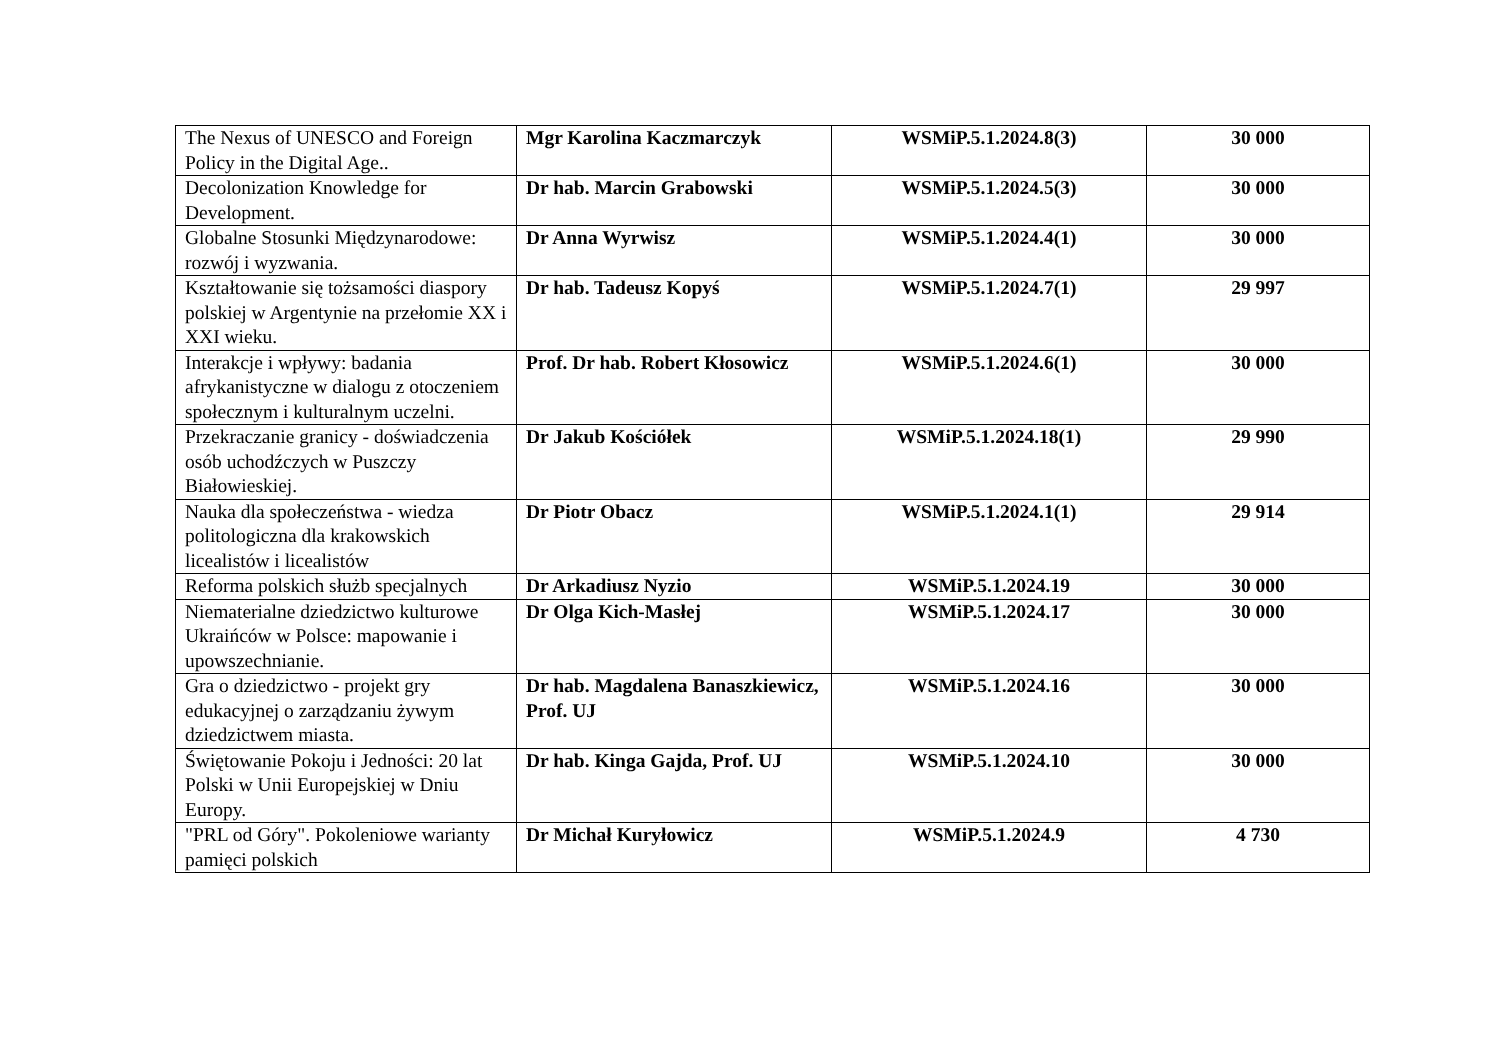| The Nexus of UNESCO and Foreign Policy in the Digital Age.. | Mgr Karolina Kaczmarczyk | WSMiP.5.1.2024.8(3) | 30 000 |
| Decolonization Knowledge for Development. | Dr hab. Marcin Grabowski | WSMiP.5.1.2024.5(3) | 30 000 |
| Globalne Stosunki Międzynarodowe: rozwój i wyzwania. | Dr Anna Wyrwisz | WSMiP.5.1.2024.4(1) | 30 000 |
| Kształtowanie się tożsamości diaspory polskiej w Argentynie na przełomie XX i XXI wieku. | Dr hab. Tadeusz Kopyś | WSMiP.5.1.2024.7(1) | 29 997 |
| Interakcje i wpływy: badania afrykanistyczne w dialogu z otoczeniem społecznym i kulturalnym uczelni. | Prof. Dr hab. Robert Kłosowicz | WSMiP.5.1.2024.6(1) | 30 000 |
| Przekraczanie granicy - doświadczenia osób uchodźczych w Puszczy Białowieskiej. | Dr Jakub Kościółek | WSMiP.5.1.2024.18(1) | 29 990 |
| Nauka dla społeczeństwa - wiedza politologiczna dla krakowskich licealistów i licealistów | Dr Piotr Obacz | WSMiP.5.1.2024.1(1) | 29 914 |
| Reforma polskich służb specjalnych | Dr Arkadiusz Nyzio | WSMiP.5.1.2024.19 | 30 000 |
| Niematerialne dziedzictwo kulturowe Ukraińców w Polsce: mapowanie i upowszechnianie. | Dr Olga Kich-Masłej | WSMiP.5.1.2024.17 | 30 000 |
| Gra o dziedzictwo - projekt gry edukacyjnej o zarządzaniu żywym dziedzictwem miasta. | Dr hab. Magdalena Banaszkiewicz, Prof. UJ | WSMiP.5.1.2024.16 | 30 000 |
| Świętowanie Pokoju i Jedności: 20 lat Polski w Unii Europejskiej w Dniu Europy. | Dr hab. Kinga Gajda, Prof. UJ | WSMiP.5.1.2024.10 | 30 000 |
| "PRL od Góry". Pokoleniowe warianty pamięci polskich | Dr Michał Kuryłowicz | WSMiP.5.1.2024.9 | 4 730 |